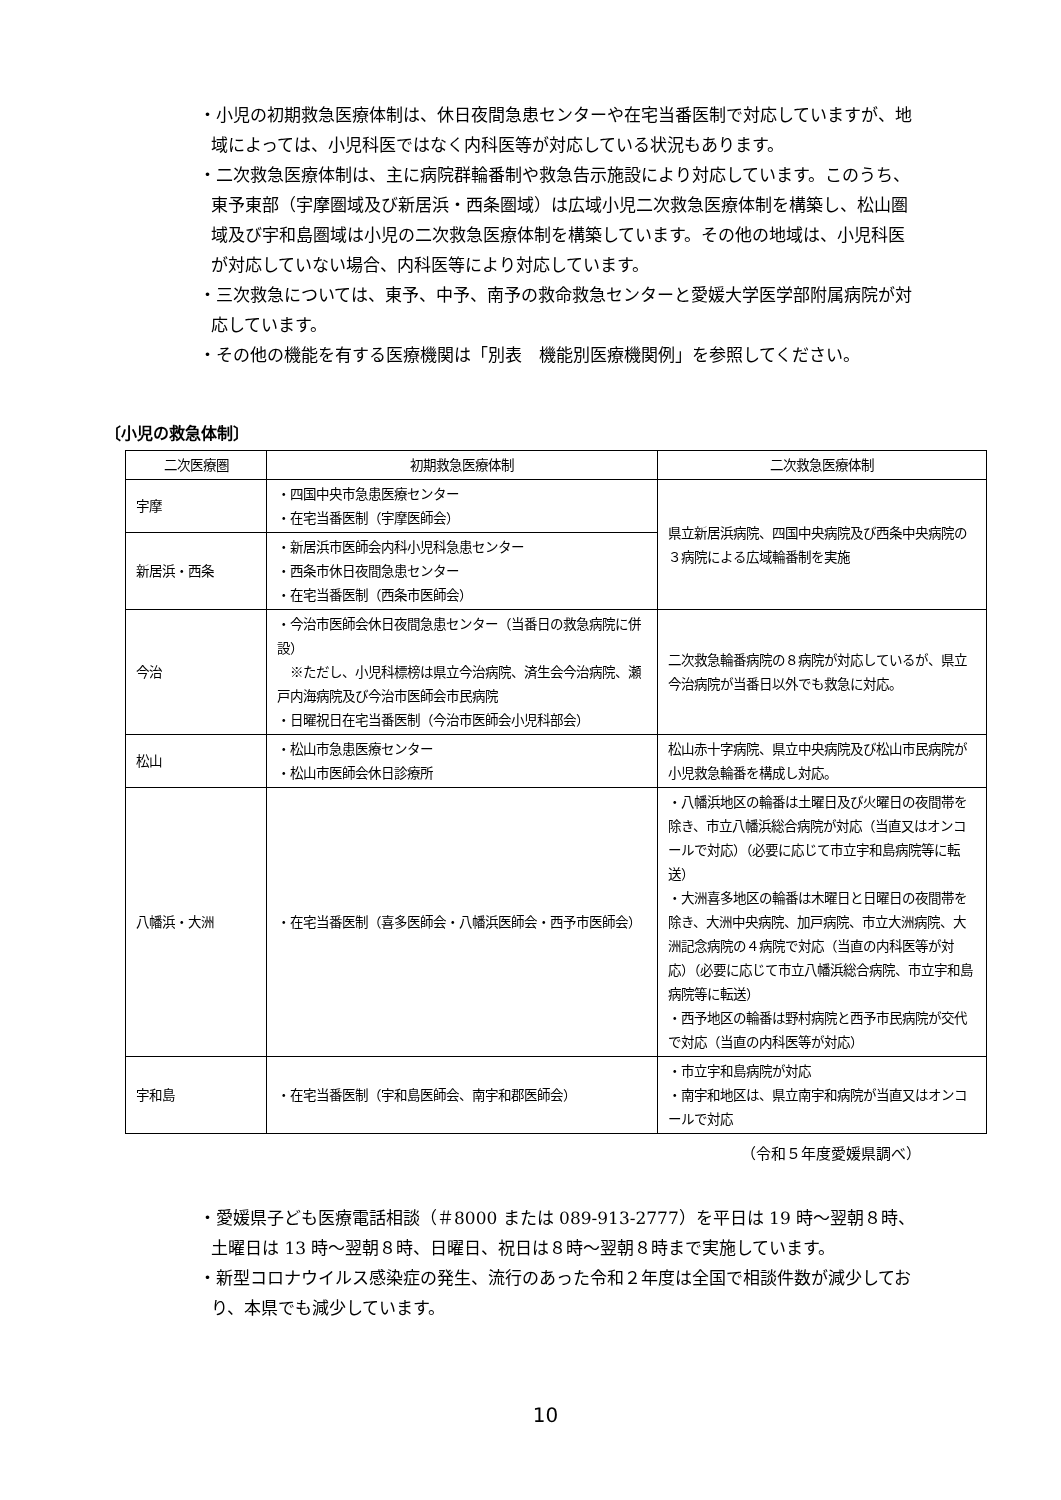・小児の初期救急医療体制は、休日夜間急患センターや在宅当番医制で対応していますが、地域によっては、小児科医ではなく内科医等が対応している状況もあります。
・二次救急医療体制は、主に病院群輪番制や救急告示施設により対応しています。このうち、東予東部（宇摩圏域及び新居浜・西条圏域）は広域小児二次救急医療体制を構築し、松山圏域及び宇和島圏域は小児の二次救急医療体制を構築しています。その他の地域は、小児科医が対応していない場合、内科医等により対応しています。
・三次救急については、東予、中予、南予の救命救急センターと愛媛大学医学部附属病院が対応しています。
・その他の機能を有する医療機関は「別表　機能別医療機関例」を参照してください。
〔小児の救急体制〕
| 二次医療圏 | 初期救急医療体制 | 二次救急医療体制 |
| --- | --- | --- |
| 宇摩 | ・四国中央市急患医療センター ・在宅当番医制（宇摩医師会） | 県立新居浜病院、四国中央病院及び西条中央病院の３病院による広域輪番制を実施 |
| 新居浜・西条 | ・新居浜市医師会内科小児科急患センター ・西条市休日夜間急患センター ・在宅当番医制（西条市医師会） | |
| 今治 | ・今治市医師会休日夜間急患センター（当番日の救急病院に併設） ※ただし、小児科標榜は県立今治病院、済生会今治病院、瀬戸内海病院及び今治市医師会市民病院 ・日曜祝日在宅当番医制（今治市医師会小児科部会） | 二次救急輪番病院の８病院が対応しているが、県立今治病院が当番日以外でも救急に対応。 |
| 松山 | ・松山市急患医療センター ・松山市医師会休日診療所 | 松山赤十字病院、県立中央病院及び松山市民病院が小児救急輪番を構成し対応。 |
| 八幡浜・大洲 | ・在宅当番医制（喜多医師会・八幡浜医師会・西予市医師会） | ・八幡浜地区の輪番は土曜日及び火曜日の夜間帯を除き、市立八幡浜総合病院が対応（当直又はオンコールで対応）（必要に応じて市立宇和島病院等に転送） ・大洲喜多地区の輪番は木曜日と日曜日の夜間帯を除き、大洲中央病院、加戸病院、市立大洲病院、大洲記念病院の４病院で対応（当直の内科医等が対応）（必要に応じて市立八幡浜総合病院、市立宇和島病院等に転送） ・西予地区の輪番は野村病院と西予市民病院が交代で対応（当直の内科医等が対応） |
| 宇和島 | ・在宅当番医制（宇和島医師会、南宇和郡医師会） | ・市立宇和島病院が対応 ・南宇和地区は、県立南宇和病院が当直又はオンコールで対応 |
（令和５年度愛媛県調べ）
・愛媛県子ども医療電話相談（＃8000 または 089-913-2777）を平日は 19 時～翌朝８時、土曜日は 13 時～翌朝８時、日曜日、祝日は８時～翌朝８時まで実施しています。
・新型コロナウイルス感染症の発生、流行のあった令和２年度は全国で相談件数が減少しており、本県でも減少しています。
10